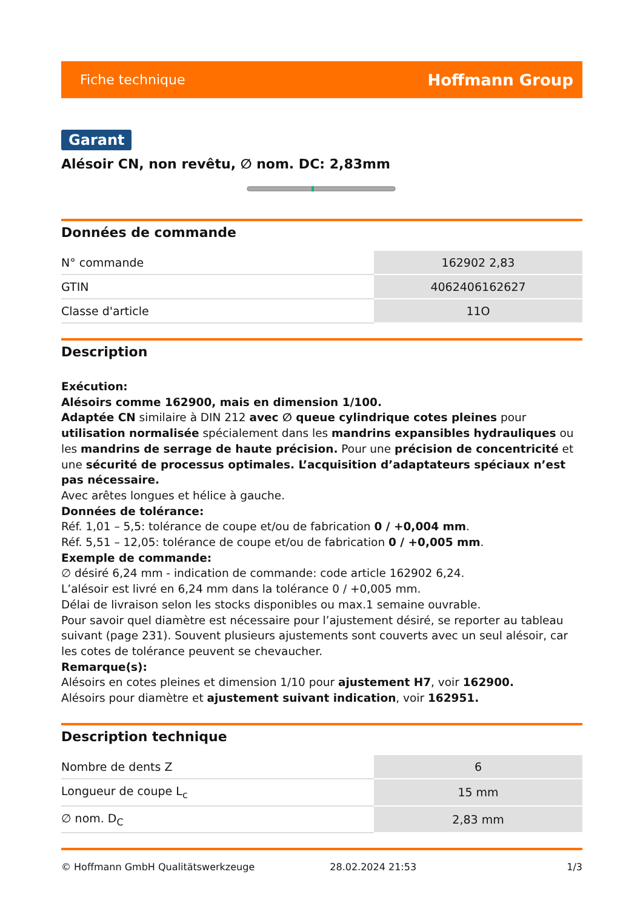Fiche technique Hoffmann Group
Garant
Alésoir CN, non revêtu, ∅ nom. DC: 2,83mm
Données de commande
| N° commande | 162902 2,83 |
| GTIN | 4062406162627 |
| Classe d'article | 11O |
Description
Exécution:
Alésoirs comme 162900, mais en dimension 1/100.
Adaptée CN similaire à DIN 212 avec ∅ queue cylindrique cotes pleines pour utilisation normalisée spécialement dans les mandrins expansibles hydrauliques ou les mandrins de serrage de haute précision. Pour une précision de concentricité et une sécurité de processus optimales. L’acquisition d’adaptateurs spéciaux n’est pas nécessaire.
Avec arêtes longues et hélice à gauche.
Données de tolérance:
Réf. 1,01 – 5,5: tolérance de coupe et/ou de fabrication 0 / +0,004 mm.
Réf. 5,51 – 12,05: tolérance de coupe et/ou de fabrication 0 / +0,005 mm.
Exemple de commande:
∅ désiré 6,24 mm - indication de commande: code article 162902 6,24.
L’alésoir est livré en 6,24 mm dans la tolérance 0 / +0,005 mm.
Délai de livraison selon les stocks disponibles ou max.1 semaine ouvrable.
Pour savoir quel diamètre est nécessaire pour l’ajustement désiré, se reporter au tableau suivant (page 231). Souvent plusieurs ajustements sont couverts avec un seul alésoir, car les cotes de tolérance peuvent se chevaucher.
Remarque(s):
Alésoirs en cotes pleines et dimension 1/10 pour ajustement H7, voir 162900.
Alésoirs pour diamètre et ajustement suivant indication, voir 162951.
Description technique
| Nombre de dents Z | 6 |
| Longueur de coupe L<sub>c</sub> | 15 mm |
| ∅ nom. D<sub>C</sub> | 2,83 mm |
© Hoffmann GmbH Qualitätswerkzeuge 28.02.2024 21:53 1/3